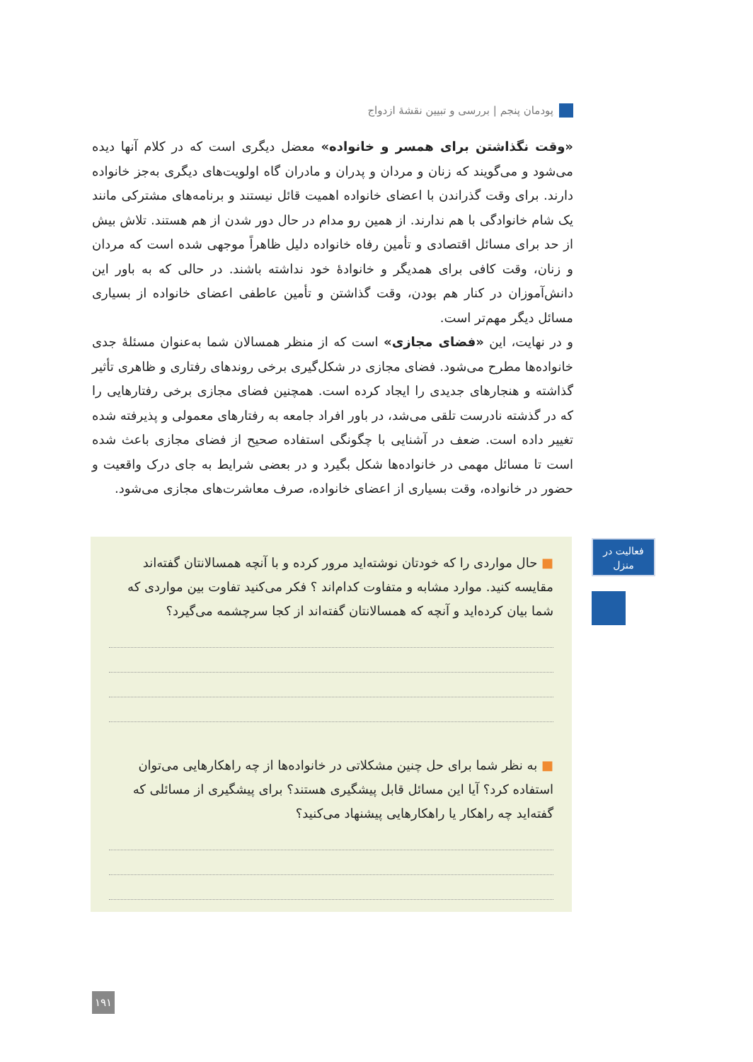پودمان پنجم | بررسی و تبیین نقشهٔ ازدواج
«وقت نگذاشتن برای همسر و خانواده» معضل دیگری است که در کلام آنها دیده می‌شود و می‌گویند که زنان و مردان و پدران و مادران گاه اولویت‌های دیگری به‌جز خانواده دارند. برای وقت گذراندن با اعضای خانواده اهمیت قائل نیستند و برنامه‌های مشترکی مانند یک شام خانوادگی با هم ندارند. از همین رو مدام در حال دور شدن از هم هستند. تلاش بیش از حد برای مسائل اقتصادی و تأمین رفاه خانواده دلیل ظاهراً موجهی شده است که مردان و زنان، وقت کافی برای همدیگر و خانوادهٔ خود نداشته باشند. در حالی که به باور این دانش‌آموزان در کنار هم بودن، وقت گذاشتن و تأمین عاطفی اعضای خانواده از بسیاری مسائل دیگر مهم‌تر است.
و در نهایت، این «فضای مجازی» است که از منظر همسالان شما به‌عنوان مسئلهٔ جدی خانواده‌ها مطرح می‌شود. فضای مجازی در شکل‌گیری برخی روندهای رفتاری و ظاهری تأثیر گذاشته و هنجارهای جدیدی را ایجاد کرده است. همچنین فضای مجازی برخی رفتارهایی را که در گذشته نادرست تلقی می‌شد، در باور افراد جامعه به رفتارهای معمولی و پذیرفته شده تغییر داده است. ضعف در آشنایی با چگونگی استفاده صحیح از فضای مجازی باعث شده است تا مسائل مهمی در خانواده‌ها شکل بگیرد و در بعضی شرایط به جای درک واقعیت و حضور در خانواده، وقت بسیاری از اعضای خانواده، صرف معاشرت‌های مجازی می‌شود.
■ حال مواردی را که خودتان نوشته‌اید مرور کرده و با آنچه همسالانتان گفته‌اند مقایسه کنید. موارد مشابه و متفاوت کدام‌اند ؟ فکر می‌کنید تفاوت بین مواردی که شما بیان کرده‌اید و آنچه که همسالانتان گفته‌اند از کجا سرچشمه می‌گیرد؟
■ به نظر شما برای حل چنین مشکلاتی در خانواده‌ها از چه راهکارهایی می‌توان استفاده کرد؟ آیا این مسائل قابل پیشگیری هستند؟ برای پیشگیری از مسائلی که گفته‌اید چه راهکار یا راهکارهایی پیشنهاد می‌کنید؟
فعالیت در
منزل
۱۹۱